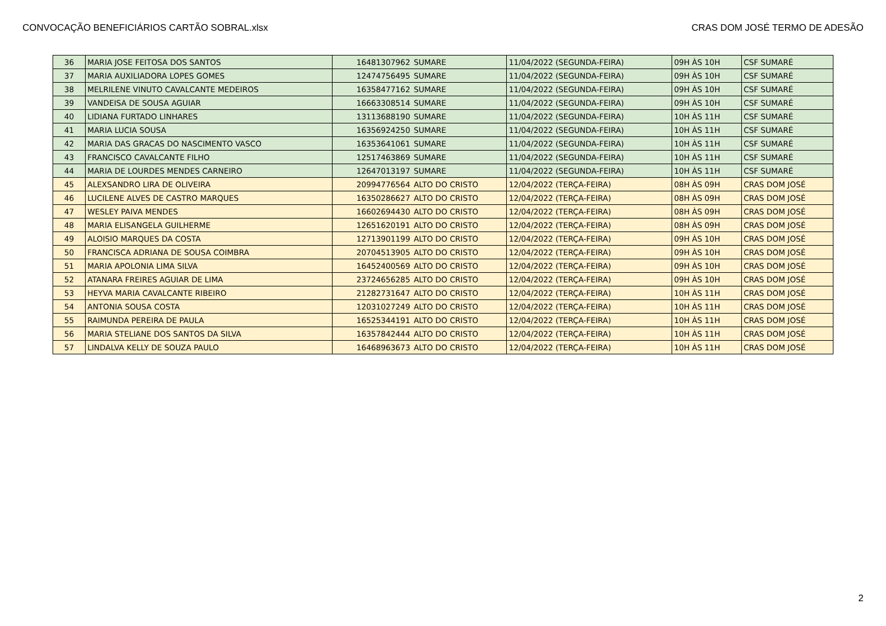CONVOCAÇÃO BENEFICIÁRIOS CARTÃO SOBRAL.xlsx CRAS DOM JOSÉ TERMO DE ADESÃO
| 36 | MARIA JOSE FEITOSA DOS SANTOS | 16481307962 | SUMARE | 11/04/2022 (SEGUNDA-FEIRA) | 09H ÀS 10H | CSF SUMARÉ |
| 37 | MARIA AUXILIADORA LOPES GOMES | 12474756495 | SUMARE | 11/04/2022 (SEGUNDA-FEIRA) | 09H ÀS 10H | CSF SUMARÉ |
| 38 | MELRILENE VINUTO CAVALCANTE MEDEIROS | 16358477162 | SUMARE | 11/04/2022 (SEGUNDA-FEIRA) | 09H ÀS 10H | CSF SUMARÉ |
| 39 | VANDEISA DE SOUSA AGUIAR | 16663308514 | SUMARE | 11/04/2022 (SEGUNDA-FEIRA) | 09H ÀS 10H | CSF SUMARÉ |
| 40 | LIDIANA FURTADO LINHARES | 13113688190 | SUMARE | 11/04/2022 (SEGUNDA-FEIRA) | 10H ÀS 11H | CSF SUMARÉ |
| 41 | MARIA LUCIA SOUSA | 16356924250 | SUMARE | 11/04/2022 (SEGUNDA-FEIRA) | 10H ÀS 11H | CSF SUMARÉ |
| 42 | MARIA DAS GRACAS DO NASCIMENTO VASCO | 16353641061 | SUMARE | 11/04/2022 (SEGUNDA-FEIRA) | 10H ÀS 11H | CSF SUMARÉ |
| 43 | FRANCISCO CAVALCANTE FILHO | 12517463869 | SUMARE | 11/04/2022 (SEGUNDA-FEIRA) | 10H ÀS 11H | CSF SUMARÉ |
| 44 | MARIA DE LOURDES MENDES CARNEIRO | 12647013197 | SUMARE | 11/04/2022 (SEGUNDA-FEIRA) | 10H ÀS 11H | CSF SUMARÉ |
| 45 | ALEXSANDRO LIRA DE OLIVEIRA | 20994776564 | ALTO DO CRISTO | 12/04/2022 (TERÇA-FEIRA) | 08H ÀS 09H | CRAS DOM JOSÉ |
| 46 | LUCILENE ALVES DE CASTRO MARQUES | 16350286627 | ALTO DO CRISTO | 12/04/2022 (TERÇA-FEIRA) | 08H ÀS 09H | CRAS DOM JOSÉ |
| 47 | WESLEY PAIVA MENDES | 16602694430 | ALTO DO CRISTO | 12/04/2022 (TERÇA-FEIRA) | 08H ÀS 09H | CRAS DOM JOSÉ |
| 48 | MARIA ELISANGELA GUILHERME | 12651620191 | ALTO DO CRISTO | 12/04/2022 (TERÇA-FEIRA) | 08H ÀS 09H | CRAS DOM JOSÉ |
| 49 | ALOISIO MARQUES DA COSTA | 12713901199 | ALTO DO CRISTO | 12/04/2022 (TERÇA-FEIRA) | 09H ÀS 10H | CRAS DOM JOSÉ |
| 50 | FRANCISCA ADRIANA DE SOUSA COIMBRA | 20704513905 | ALTO DO CRISTO | 12/04/2022 (TERÇA-FEIRA) | 09H ÀS 10H | CRAS DOM JOSÉ |
| 51 | MARIA APOLONIA LIMA SILVA | 16452400569 | ALTO DO CRISTO | 12/04/2022 (TERÇA-FEIRA) | 09H ÀS 10H | CRAS DOM JOSÉ |
| 52 | ATANARA FREIRES AGUIAR DE LIMA | 23724656285 | ALTO DO CRISTO | 12/04/2022 (TERÇA-FEIRA) | 09H ÀS 10H | CRAS DOM JOSÉ |
| 53 | HEYVA MARIA CAVALCANTE RIBEIRO | 21282731647 | ALTO DO CRISTO | 12/04/2022 (TERÇA-FEIRA) | 10H ÀS 11H | CRAS DOM JOSÉ |
| 54 | ANTONIA SOUSA COSTA | 12031027249 | ALTO DO CRISTO | 12/04/2022 (TERÇA-FEIRA) | 10H ÀS 11H | CRAS DOM JOSÉ |
| 55 | RAIMUNDA PEREIRA DE PAULA | 16525344191 | ALTO DO CRISTO | 12/04/2022 (TERÇA-FEIRA) | 10H ÀS 11H | CRAS DOM JOSÉ |
| 56 | MARIA STELIANE DOS SANTOS DA SILVA | 16357842444 | ALTO DO CRISTO | 12/04/2022 (TERÇA-FEIRA) | 10H ÀS 11H | CRAS DOM JOSÉ |
| 57 | LINDALVA KELLY DE SOUZA PAULO | 16468963673 | ALTO DO CRISTO | 12/04/2022 (TERÇA-FEIRA) | 10H ÀS 11H | CRAS DOM JOSÉ |
2